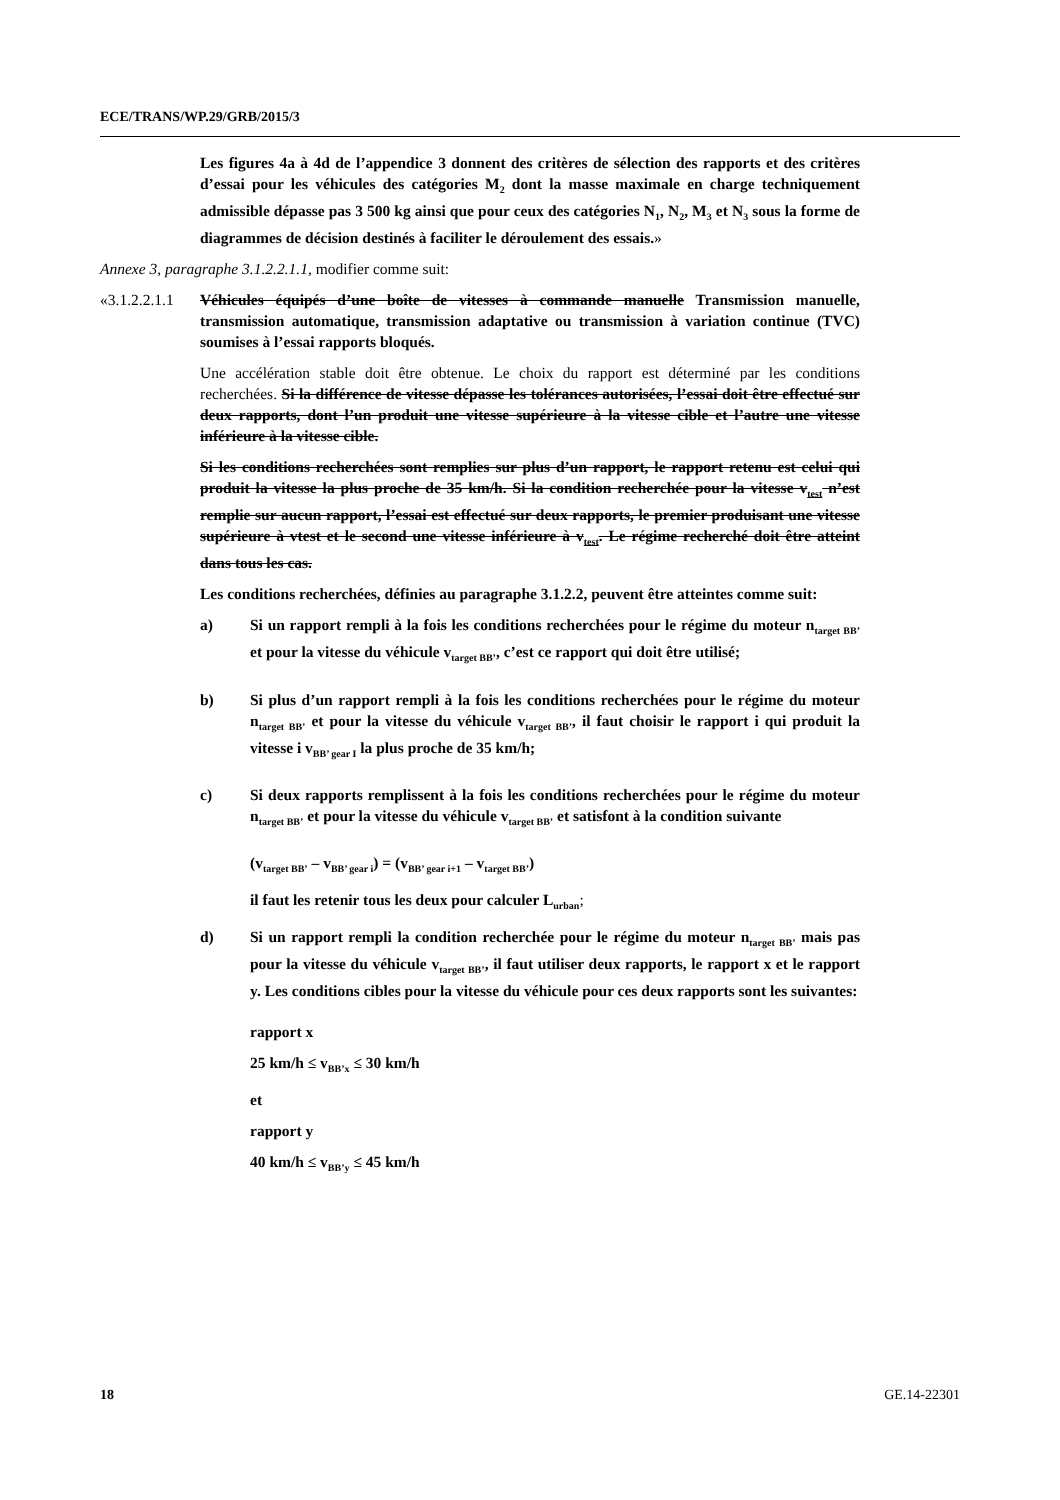ECE/TRANS/WP.29/GRB/2015/3
Les figures 4a à 4d de l’appendice 3 donnent des critères de sélection des rapports et des critères d’essai pour les véhicules des catégories M<sub>2</sub> dont la masse maximale en charge techniquement admissible dépasse pas 3 500 kg ainsi que pour ceux des catégories N<sub>1</sub>, N<sub>2</sub>, M<sub>3</sub> et N<sub>3</sub> sous la forme de diagrammes de décision destinés à faciliter le déroulement des essais.»
Annexe 3, paragraphe 3.1.2.2.1.1, modifier comme suit:
«3.1.2.2.1.1
Véhicules équipés d’une boîte de vitesses à commande manuelle Transmission manuelle, transmission automatique, transmission adaptative ou transmission à variation continue (TVC) soumises à l’essai rapports bloqués.
Une accélération stable doit être obtenue. Le choix du rapport est déterminé par les conditions recherchées. Si la différence de vitesse dépasse les tolérances autorisées, l’essai doit être effectué sur deux rapports, dont l’un produit une vitesse supérieure à la vitesse cible et l’autre une vitesse inférieure à la vitesse cible.
Si les conditions recherchées sont remplies sur plus d’un rapport, le rapport retenu est celui qui produit la vitesse la plus proche de 35 km/h. Si la condition recherchée pour la vitesse v<sub>test</sub> n’est remplie sur aucun rapport, l’essai est effectué sur deux rapports, le premier produisant une vitesse supérieure à vtest et le second une vitesse inférieure à v<sub>test</sub>. Le régime recherché doit être atteint dans tous les cas.
Les conditions recherchées, définies au paragraphe 3.1.2.2, peuvent être atteintes comme suit:
a) Si un rapport rempli à la fois les conditions recherchées pour le régime du moteur n<sub>target BB’</sub> et pour la vitesse du véhicule v<sub>target BB’</sub>, c’est ce rapport qui doit être utilisé;
b) Si plus d’un rapport rempli à la fois les conditions recherchées pour le régime du moteur n<sub>target BB’</sub> et pour la vitesse du véhicule v<sub>target BB’</sub>, il faut choisir le rapport i qui produit la vitesse i v<sub>BB’ gear I</sub> la plus proche de 35 km/h;
c) Si deux rapports remplissent à la fois les conditions recherchées pour le régime du moteur n<sub>target BB’</sub> et pour la vitesse du véhicule v<sub>target BB’</sub> et satisfont à la condition suivante
(v<sub>target BB’</sub> – v<sub>BB’ gear i</sub>) = (v<sub>BB’ gear i+1</sub> – v<sub>target BB’</sub>)
il faut les retenir tous les deux pour calculer L<sub>urban</sub>;
d) Si un rapport rempli la condition recherchée pour le régime du moteur n<sub>target BB’</sub> mais pas pour la vitesse du véhicule v<sub>target BB’</sub>, il faut utiliser deux rapports, le rapport x et le rapport y. Les conditions cibles pour la vitesse du véhicule pour ces deux rapports sont les suivantes:
rapport x
25 km/h ≤ v<sub>BB’x</sub> ≤ 30 km/h
et
rapport y
40 km/h ≤ v<sub>BB’y</sub> ≤ 45 km/h
18 GE.14-22301